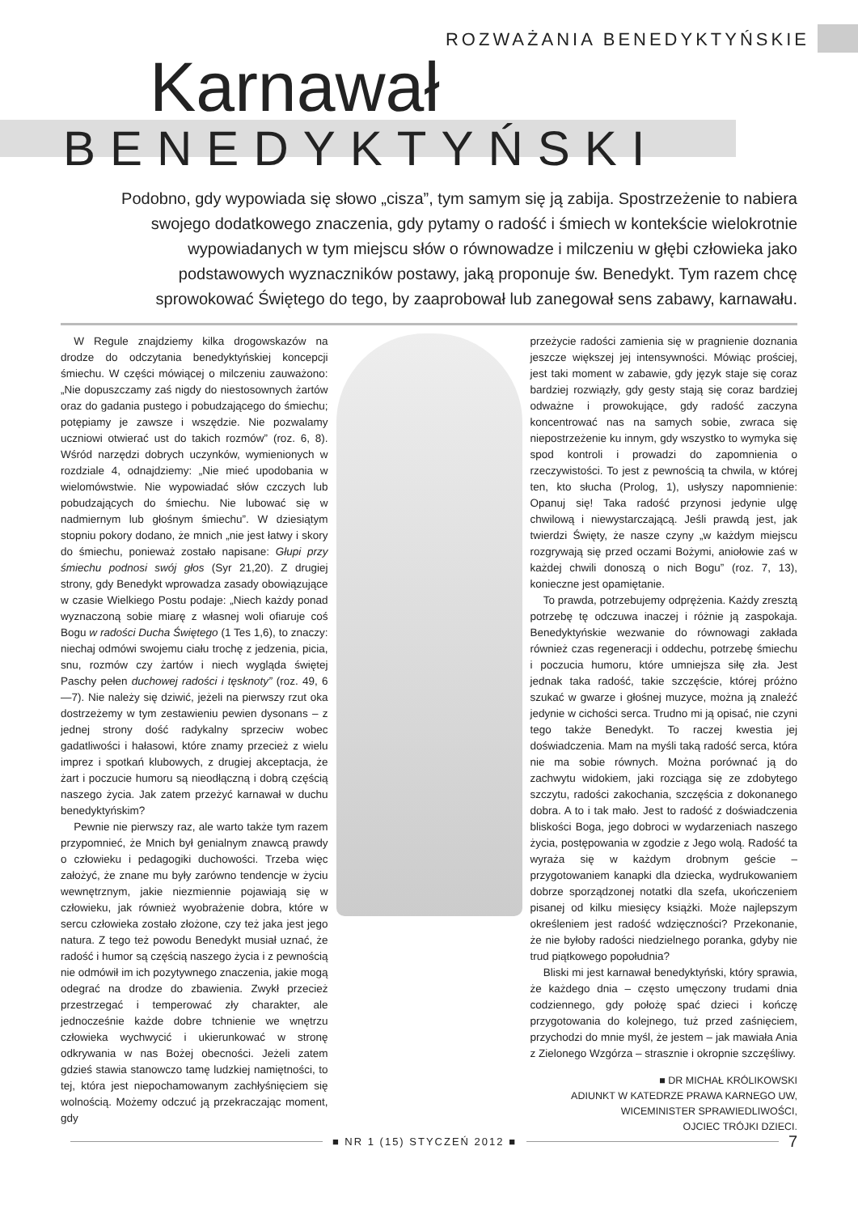ROZWAŻANIA BENEDYKTYŃSKIE
Karnawał
BENEDYKTYŃSKI
Podobno, gdy wypowiada się słowo „cisza”, tym samym się ją zabija. Spostrzeżenie to nabiera swojego dodatkowego znaczenia, gdy pytamy o radość i śmiech w kontekście wielokrotnie wypowiadanych w tym miejscu słów o równowadze i milczeniu w głębi człowieka jako podstawowych wyznaczników postawy, jaką proponuje św. Benedykt. Tym razem chcę sprowokować Świętego do tego, by zaaprobował lub zanegował sens zabawy, karnawału.
W Regule znajdziemy kilka drogowskazów na drodze do odczytania benedyktyńskiej koncepcji śmiechu. W części mówiącej o milczeniu zauważono: „Nie dopuszczamy zaś nigdy do niestosownych żartów oraz do gadania pustego i pobudzającego do śmiechu; potępiamy je zawsze i wszędzie. Nie pozwalamy uczniowi otwierać ust do takich rozmów” (roz. 6, 8). Wśród narzędzi dobrych uczynków, wymienionych w rozdziale 4, odnajdziemy: „Nie mieć upodobania w wielomówstwie. Nie wypowiadać słów czczych lub pobudzających do śmiechu. Nie lubować się w nadmiernym lub głośnym śmiechu”. W dziesiątym stopniu pokory dodano, że mnich „nie jest łatwy i skory do śmiechu, ponieważ zostało napisane: Głupi przy śmiechu podnosi swój głos (Syr 21,20). Z drugiej strony, gdy Benedykt wprowadza zasady obowiązujące w czasie Wielkiego Postu podaje: „Niech każdy ponad wyznaczoną sobie miarę z własnej woli ofiaruje coś Bogu w radości Ducha Świętego (1 Tes 1,6), to znaczy: niechaj odmówi swojemu ciału trochę z jedzenia, picia, snu, rozmów czy żartów i niech wygląda świętej Paschy pełen duchowej radości i tęsknoty” (roz. 49, 6—7). Nie należy się dziwić, jeżeli na pierwszy rzut oka dostrzeżemy w tym zestawieniu pewien dysonans – z jednej strony dość radykalny sprzeciw wobec gadatliwości i hałasowi, które znamy przecież z wielu imprez i spotkań klubowych, z drugiej akceptacja, że żart i poczucie humoru są nieodłączną i dobrą częścią naszego życia. Jak zatem przeżyć karnawał w duchu benedyktyńskim?
Pewnie nie pierwszy raz, ale warto także tym razem przypomnieć, że Mnich był genialnym znawcą prawdy o człowieku i pedagogiki duchowości. Trzeba więc założyć, że znane mu były zarówno tendencje w życiu wewnętrznym, jakie niezmiennie pojawiają się w człowieku, jak również wyobrażenie dobra, które w sercu człowieka zostało złożone, czy też jaka jest jego natura. Z tego też powodu Benedykt musiał uznać, że radość i humor są częścią naszego życia i z pewnością nie odmówił im ich pozytywnego znaczenia, jakie mogą odegrać na drodze do zbawienia. Zwykł przecież przestrzegać i temperować zły charakter, ale jednocześnie każde dobre tchnienie we wnętrzu człowieka wychwycić i ukierunkować w stronę odkrywania w nas Bożej obecności. Jeżeli zatem gdzieś stawia stanowczo tamę ludzkiej namiętności, to tej, która jest niepochamowanym zachłyśnięciem się wolnością. Możemy odczuć ją przekraczając moment, gdy
przeżycie radości zamienia się w pragnienie doznania jeszcze większej jej intensywności. Mówiąc prościej, jest taki moment w zabawie, gdy język staje się coraz bardziej rozwiązły, gdy gesty stają się coraz bardziej odważne i prowokujące, gdy radość zaczyna koncentrować nas na samych sobie, zwraca się niepostrzeżenie ku innym, gdy wszystko to wymyka się spod kontroli i prowadzi do zapomnienia o rzeczywistości. To jest z pewnością ta chwila, w której ten, kto słucha (Prolog, 1), usłyszy napomnienie: Opanuj się! Taka radość przynosi jedynie ulgę chwilową i niewystarczającą. Jeśli prawdą jest, jak twierdzi Święty, że nasze czyny „w każdym miejscu rozgrywają się przed oczami Bożymi, aniołowie zaś w każdej chwili donoszą o nich Bogu” (roz. 7, 13), konieczne jest opamiętanie.
To prawda, potrzebujemy odprężenia. Każdy zresztą potrzebę tę odczuwa inaczej i różnie ją zaspokaja. Benedyktyńskie wezwanie do równowagi zakłada również czas regeneracji i oddechu, potrzebę śmiechu i poczucia humoru, które umniejsza siłę zła. Jest jednak taka radość, takie szczęście, której próżno szukać w gwarze i głośnej muzyce, można ją znaleźć jedynie w cichości serca. Trudno mi ją opisać, nie czyni tego także Benedykt. To raczej kwestia jej doświadczenia. Mam na myśli taką radość serca, która nie ma sobie równych. Można porównać ją do zachwytu widokiem, jaki rozciąga się ze zdobytego szczytu, radości zakochania, szczęścia z dokonanego dobra. A to i tak mało. Jest to radość z doświadczenia bliskości Boga, jego dobroci w wydarzeniach naszego życia, postępowania w zgodzie z Jego wolą. Radość ta wyraża się w każdym drobnym geście – przygotowaniem kanapki dla dziecka, wydrukowaniem dobrze sporządzonej notatki dla szefa, ukończeniem pisanej od kilku miesięcy książki. Może najlepszym określeniem jest radość wdzięczności? Przekonanie, że nie byłoby radości niedzielnego poranka, gdyby nie trud piątkowego popołudnia?
Bliski mi jest karnawał benedyktyński, który sprawia, że każdego dnia – często umęczony trudami dnia codziennego, gdy położę spać dzieci i kończę przygotowania do kolejnego, tuż przed zaśnięciem, przychodzi do mnie myśl, że jestem – jak mawiała Ania z Zielonego Wzgórza – strasznie i okropnie szczęśliwy.
■ DR MICHAŁ KRÓLIKOWSKI
ADIUNKT W KATEDRZE PRAWA KARNEGO UW,
WICEMINISTER SPRAWIEDLIWOŚCI,
OJCIEC TRÓJKI DZIECI.
■ NR 1 (15) STYCZEŃ 2012 ■
7